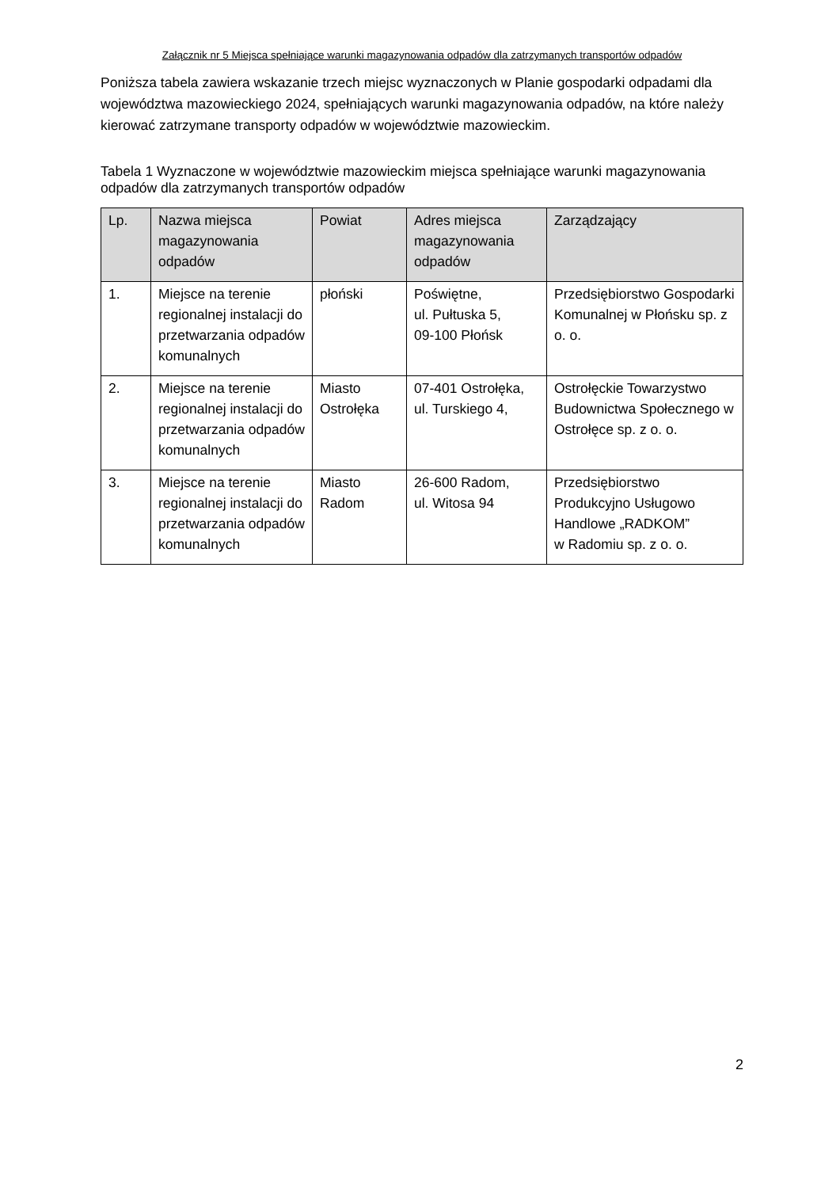Załącznik nr 5 Miejsca spełniające warunki magazynowania odpadów dla zatrzymanych transportów odpadów
Poniższa tabela zawiera wskazanie trzech miejsc wyznaczonych w Planie gospodarki odpadami dla województwa mazowieckiego 2024, spełniających warunki magazynowania odpadów, na które należy kierować zatrzymane transporty odpadów w województwie mazowieckim.
Tabela 1 Wyznaczone w województwie mazowieckim miejsca spełniające warunki magazynowania odpadów dla zatrzymanych transportów odpadów
| Lp. | Nazwa miejsca magazynowania odpadów | Powiat | Adres miejsca magazynowania odpadów | Zarządzający |
| --- | --- | --- | --- | --- |
| 1. | Miejsce na terenie regionalnej instalacji do przetwarzania odpadów komunalnych | płoński | Poświętne, ul. Pułtuska 5, 09-100 Płońsk | Przedsiębiorstwo Gospodarki Komunalnej w Płońsku sp. z o. o. |
| 2. | Miejsce na terenie regionalnej instalacji do przetwarzania odpadów komunalnych | Miasto Ostrołęka | 07-401 Ostrołęka, ul. Turskiego 4, | Ostrołęckie Towarzystwo Budownictwa Społecznego w Ostrołęce sp. z o. o. |
| 3. | Miejsce na terenie regionalnej instalacji do przetwarzania odpadów komunalnych | Miasto Radom | 26-600 Radom, ul. Witosa 94 | Przedsiębiorstwo Produkcyjno Usługowo Handlowe „RADKOM” w Radomiu sp. z o. o. |
2